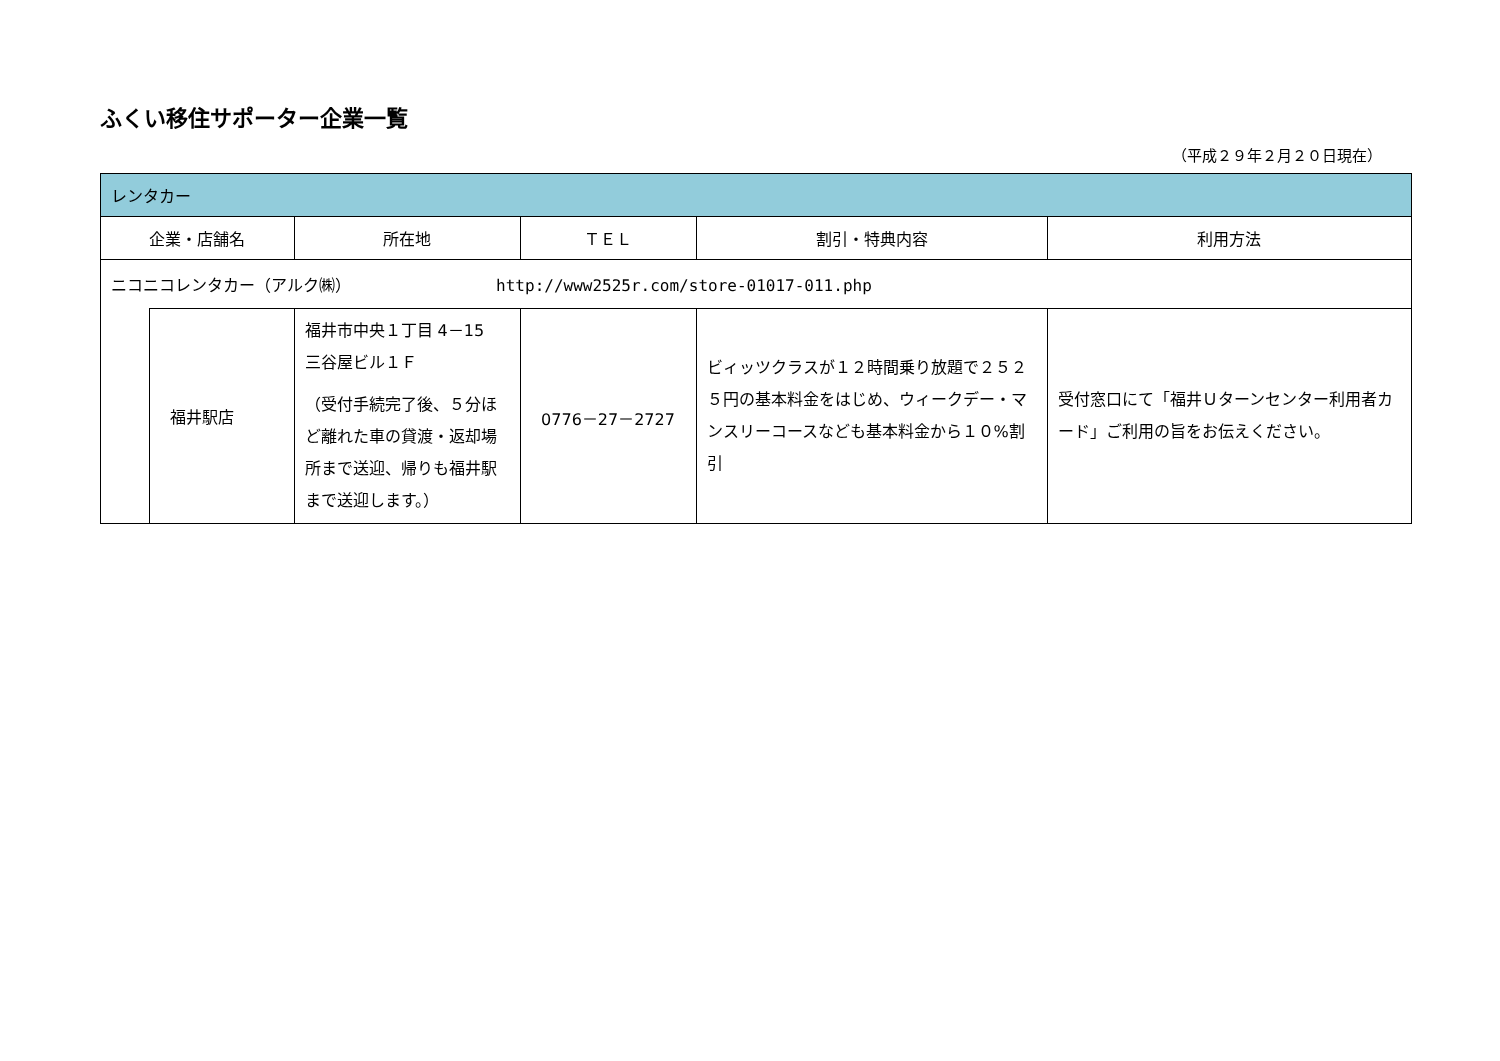ふくい移住サポーター企業一覧
（平成２９年２月２０日現在）
| レンタカー | | | | | |
| --- | --- | --- | --- | --- | --- |
| 企業・店舗名 | | 所在地 | ＴＥＬ | 割引・特典内容 | 利用方法 |
| ニコニコレンタカー（アルク㈱） http://www2525r.com/store-01017-011.php | | | | | |
| | 福井駅店 | 福井市中央１丁目 4－15 三谷屋ビル１Ｆ （受付手続完了後、５分ほど離れた車の貸渡・返却場所まで送迎、帰りも福井駅まで送迎します。） | 0776－27－2727 | ビィッツクラスが１２時間乗り放題で２５２５円の基本料金をはじめ、ウィークデー・マンスリーコースなども基本料金から１０%割引 | 受付窓口にて「福井Ｕターンセンター利用者カード」ご利用の旨をお伝えください。 |